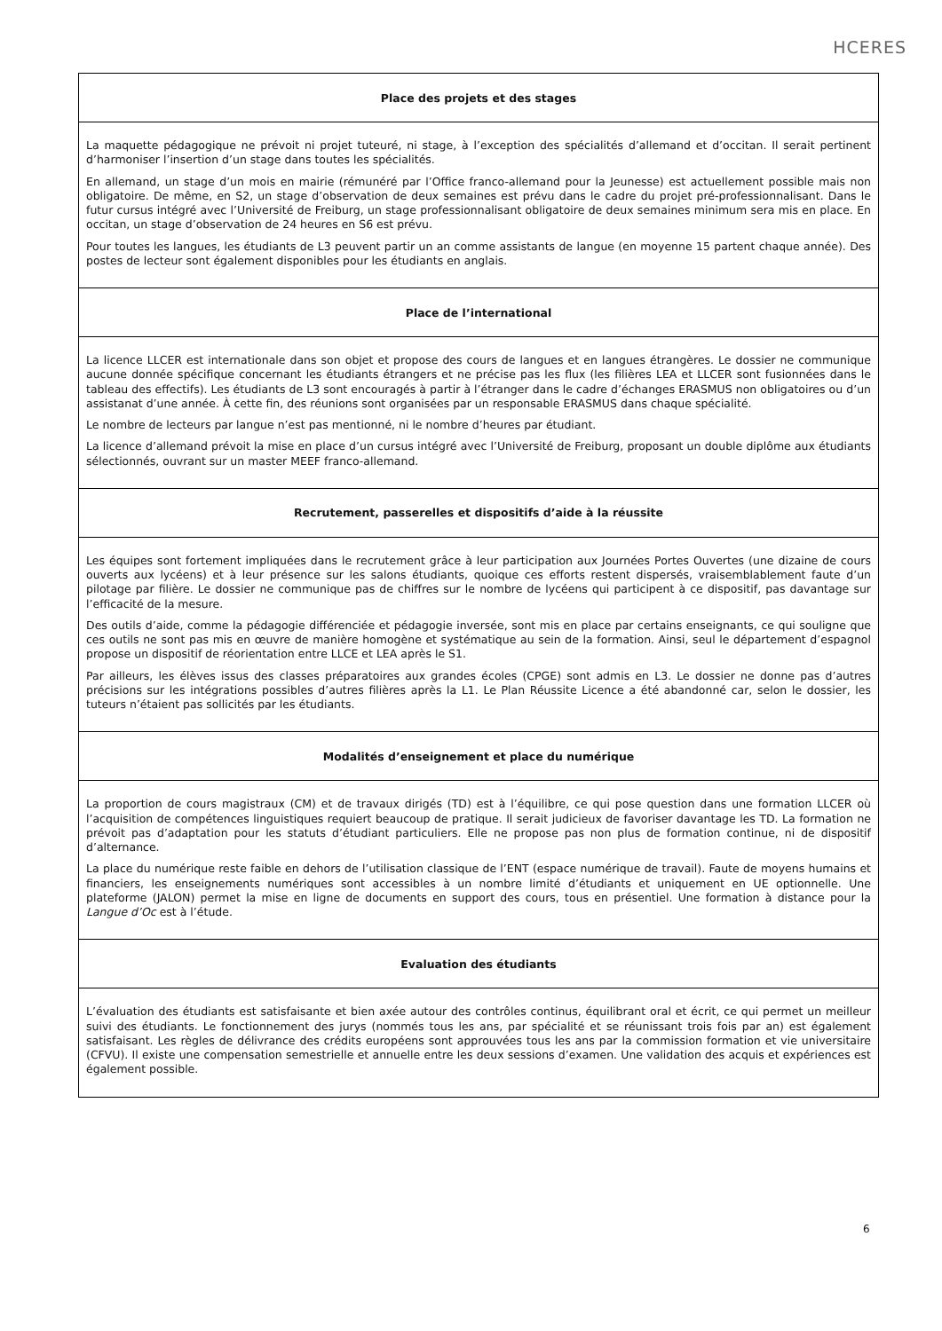HCERES
| Place des projets et des stages |
| --- |
| La maquette pédagogique ne prévoit ni projet tuteuré, ni stage, à l’exception des spécialités d’allemand et d’occitan. Il serait pertinent d’harmoniser l’insertion d’un stage dans toutes les spécialités. En allemand, un stage d’un mois en mairie (rémunéré par l’Office franco-allemand pour la Jeunesse) est actuellement possible mais non obligatoire. De même, en S2, un stage d’observation de deux semaines est prévu dans le cadre du projet pré-professionnalisant. Dans le futur cursus intégré avec l’Université de Freiburg, un stage professionnalisant obligatoire de deux semaines minimum sera mis en place. En occitan, un stage d’observation de 24 heures en S6 est prévu. Pour toutes les langues, les étudiants de L3 peuvent partir un an comme assistants de langue (en moyenne 15 partent chaque année). Des postes de lecteur sont également disponibles pour les étudiants en anglais. |
| Place de l’international |
| La licence LLCER est internationale dans son objet et propose des cours de langues et en langues étrangères. Le dossier ne communique aucune donnée spécifique concernant les étudiants étrangers et ne précise pas les flux (les filières LEA et LLCER sont fusionnées dans le tableau des effectifs). Les étudiants de L3 sont encouragés à partir à l’étranger dans le cadre d’échanges ERASMUS non obligatoires ou d’un assistanat d’une année. À cette fin, des réunions sont organisées par un responsable ERASMUS dans chaque spécialité. Le nombre de lecteurs par langue n’est pas mentionné, ni le nombre d’heures par étudiant. La licence d’allemand prévoit la mise en place d’un cursus intégré avec l’Université de Freiburg, proposant un double diplôme aux étudiants sélectionnés, ouvrant sur un master MEEF franco-allemand. |
| Recrutement, passerelles et dispositifs d’aide à la réussite |
| Les équipes sont fortement impliquées dans le recrutement grâce à leur participation aux Journées Portes Ouvertes (une dizaine de cours ouverts aux lycéens) et à leur présence sur les salons étudiants, quoique ces efforts restent dispersés, vraisemblablement faute d’un pilotage par filière. Le dossier ne communique pas de chiffres sur le nombre de lycéens qui participent à ce dispositif, pas davantage sur l’efficacité de la mesure. Des outils d’aide, comme la pédagogie différenciée et pédagogie inversée, sont mis en place par certains enseignants, ce qui souligne que ces outils ne sont pas mis en œuvre de manière homogène et systématique au sein de la formation. Ainsi, seul le département d’espagnol propose un dispositif de réorientation entre LLCE et LEA après le S1. Par ailleurs, les élèves issus des classes préparatoires aux grandes écoles (CPGE) sont admis en L3. Le dossier ne donne pas d’autres précisions sur les intégrations possibles d’autres filières après la L1. Le Plan Réussite Licence a été abandonné car, selon le dossier, les tuteurs n’étaient pas sollicités par les étudiants. |
| Modalités d’enseignement et place du numérique |
| La proportion de cours magistraux (CM) et de travaux dirigés (TD) est à l’équilibre, ce qui pose question dans une formation LLCER où l’acquisition de compétences linguistiques requiert beaucoup de pratique. Il serait judicieux de favoriser davantage les TD. La formation ne prévoit pas d’adaptation pour les statuts d’étudiant particuliers. Elle ne propose pas non plus de formation continue, ni de dispositif d’alternance. La place du numérique reste faible en dehors de l’utilisation classique de l’ENT (espace numérique de travail). Faute de moyens humains et financiers, les enseignements numériques sont accessibles à un nombre limité d’étudiants et uniquement en UE optionnelle. Une plateforme (JALON) permet la mise en ligne de documents en support des cours, tous en présentiel. Une formation à distance pour la Langue d’Oc est à l’étude. |
| Evaluation des étudiants |
| L’évaluation des étudiants est satisfaisante et bien axée autour des contrôles continus, équilibrant oral et écrit, ce qui permet un meilleur suivi des étudiants. Le fonctionnement des jurys (nommés tous les ans, par spécialité et se réunissant trois fois par an) est également satisfaisant. Les règles de délivrance des crédits européens sont approuvées tous les ans par la commission formation et vie universitaire (CFVU). Il existe une compensation semestrielle et annuelle entre les deux sessions d’examen. Une validation des acquis et expériences est également possible. |
6